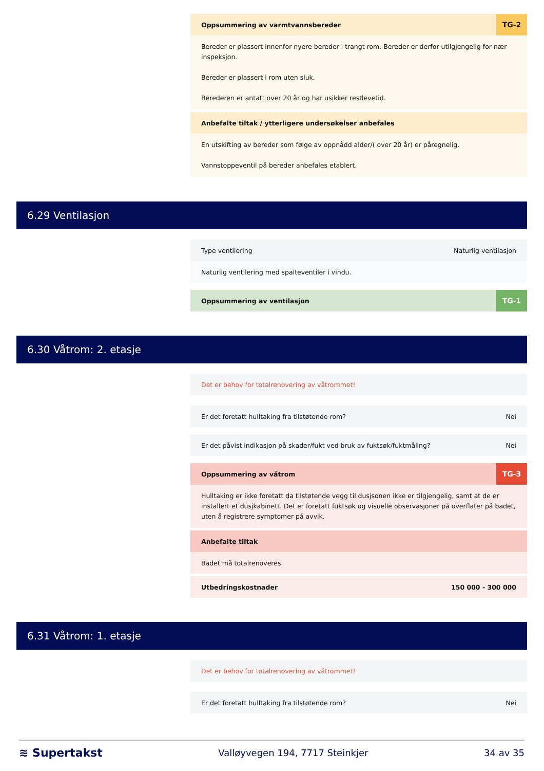Oppsummering av varmtvannsbereder TG-2
Bereder er plassert innenfor nyere bereder i trangt rom. Bereder er derfor utilgjengelig for nær inspeksjon.
Bereder er plassert i rom uten sluk.
Berederen er antatt over 20 år og har usikker restlevetid.
Anbefalte tiltak / ytterligere undersøkelser anbefales
En utskifting av bereder som følge av oppnådd alder/( over 20 år) er påregnelig.
Vannstoppeventil på bereder anbefales etablert.
6.29 Ventilasjon
Type ventilering Naturlig ventilasjon
Naturlig ventilering med spalteventiler i vindu.
Oppsummering av ventilasjon TG-1
6.30 Våtrom: 2. etasje
Det er behov for totalrenovering av våtrommet!
Er det foretatt hulltaking fra tilstøtende rom? Nei
Er det påvist indikasjon på skader/fukt ved bruk av fuktsøk/fuktmåling? Nei
Oppsummering av våtrom TG-3
Hulltaking er ikke foretatt da tilstøtende vegg til dusjsonen ikke er tilgjengelig, samt at de er installert et dusjkabinett. Det er foretatt fuktsøk og visuelle observasjoner på overflater på badet, uten å registrere symptomer på avvik.
Anbefalte tiltak
Badet må totalrenoveres.
Utbedringskostnader 150 000 - 300 000
6.31 Våtrom: 1. etasje
Det er behov for totalrenovering av våtrommet!
Er det foretatt hulltaking fra tilstøtende rom? Nei
≋ Supertakst Valløyvegen 194, 7717 Steinkjer 34 av 35